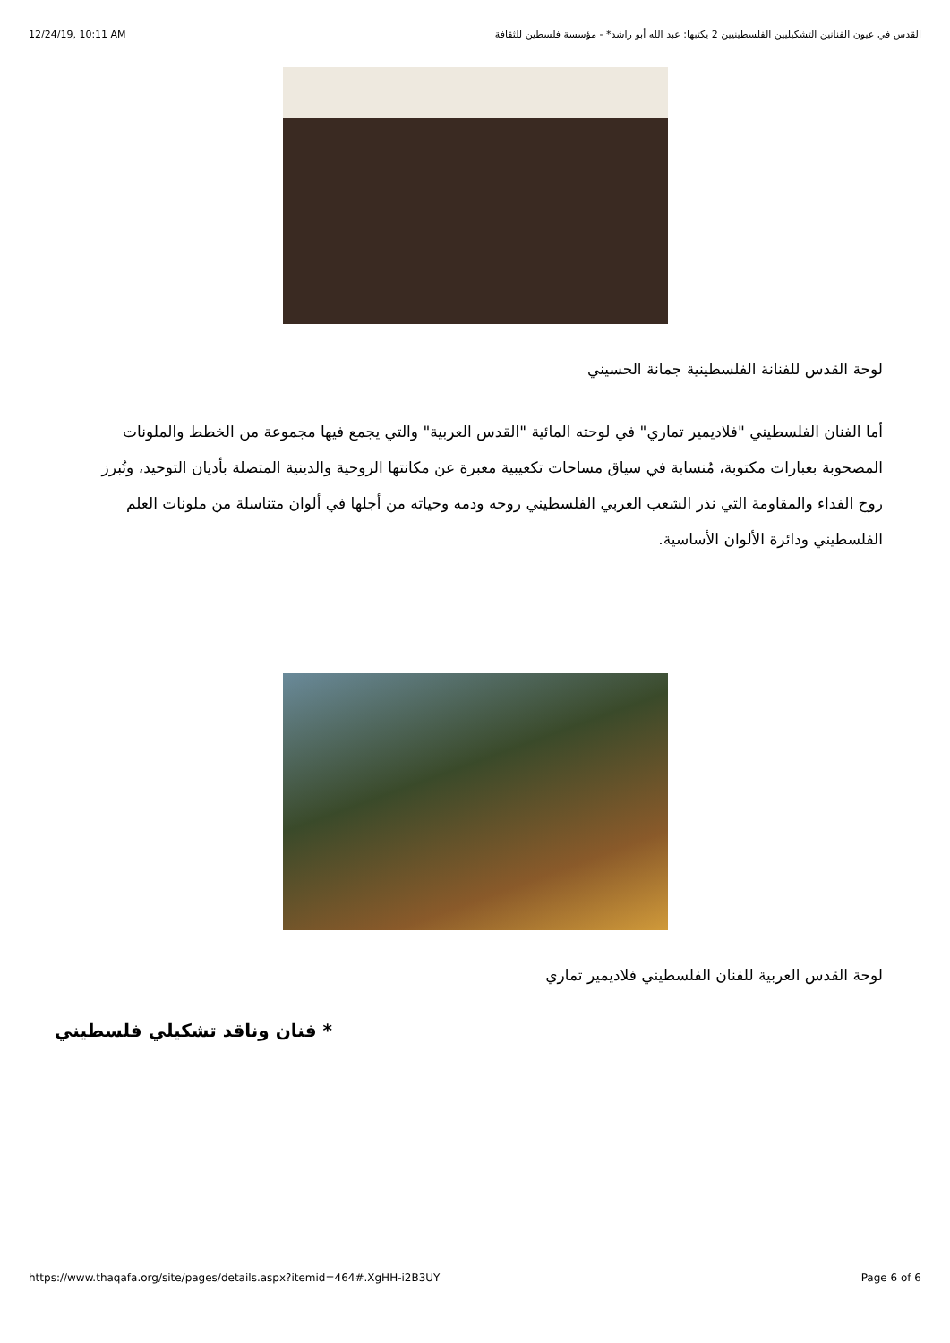12/24/19, 10:11 AM القدس في عيون الفنانين التشكيليين الفلسطينيين 2 يكتبها: عبد الله أبو راشد* - مؤسسة فلسطين للثقافة
لوحة القدس للفنانة الفلسطينية جمانة الحسيني
أما الفنان الفلسطيني "فلاديمير تماري" في لوحته المائية "القدس العربية" والتي يجمع فيها مجموعة من الخطط والملونات المصحوبة بعبارات مكتوبة، مُنسابة في سياق مساحات تكعيبية معبرة عن مكانتها الروحية والدينية المتصلة بأديان التوحيد، وتُبرز روح الفداء والمقاومة التي نذر الشعب العربي الفلسطيني روحه ودمه وحياته من أجلها في ألوان متناسلة من ملونات العلم الفلسطيني ودائرة الألوان الأساسية.
لوحة القدس العربية للفنان الفلسطيني فلاديمير تماري
* فنان وناقد تشكيلي فلسطيني
https://www.thaqafa.org/site/pages/details.aspx?itemid=464#.XgHH-i2B3UY Page 6 of 6